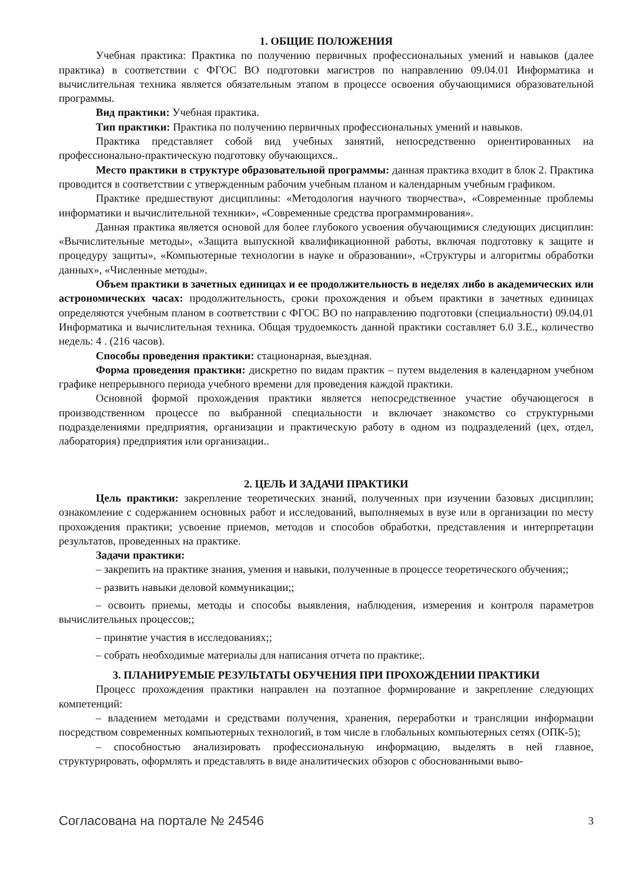1. ОБЩИЕ ПОЛОЖЕНИЯ
Учебная практика: Практика по получению первичных профессиональных умений и навыков (далее практика) в соответствии с ФГОС ВО подготовки магистров по направлению 09.04.01 Информатика и вычислительная техника является обязательным этапом в процессе освоения обучающимися образовательной программы.
Вид практики: Учебная практика.
Тип практики: Практика по получению первичных профессиональных умений и навыков.
Практика представляет собой вид учебных занятий, непосредственно ориентированных на профессионально-практическую подготовку обучающихся..
Место практики в структуре образовательной программы: данная практика входит в блок 2. Практика проводится в соответствии с утвержденным рабочим учебным планом и календарным учебным графиком.
Практике предшествуют дисциплины: «Методология научного творчества», «Современные проблемы информатики и вычислительной техники», «Современные средства программирования».
Данная практика является основой для более глубокого усвоения обучающимися следующих дисциплин: «Вычислительные методы», «Защита выпускной квалификационной работы, включая подготовку к защите и процедуру защиты», «Компьютерные технологии в науке и образовании», «Структуры и алгоритмы обработки данных», «Численные методы».
Объем практики в зачетных единицах и ее продолжительность в неделях либо в академических или астрономических часах: продолжительность, сроки прохождения и объем практики в зачетных единицах определяются учебным планом в соответствии с ФГОС ВО по направлению подготовки (специальности) 09.04.01 Информатика и вычислительная техника. Общая трудоемкость данной практики составляет 6.0 З.Е., количество недель: 4 . (216 часов).
Способы проведения практики: стационарная, выездная.
Форма проведения практики: дискретно по видам практик – путем выделения в календарном учебном графике непрерывного периода учебного времени для проведения каждой практики.
Основной формой прохождения практики является непосредственное участие обучающегося в производственном процессе по выбранной специальности и включает знакомство со структурными подразделениями предприятия, организации и практическую работу в одном из подразделений (цех, отдел, лаборатория) предприятия или организации..
2. ЦЕЛЬ И ЗАДАЧИ ПРАКТИКИ
Цель практики: закрепление теоретических знаний, полученных при изучении базовых дисциплин; ознакомление с содержанием основных работ и исследований, выполняемых в вузе или в организации по месту прохождения практики; усвоение приемов, методов и способов обработки, представления и интерпретации результатов, проведенных на практике.
Задачи практики:
– закрепить на практике знания, умения и навыки, полученные в процессе теоретического обучения;;
– развить навыки деловой коммуникации;;
– освоить приемы, методы и способы выявления, наблюдения, измерения и контроля параметров вычислительных процессов;;
– принятие участия в исследованиях;;
– собрать необходимые материалы для написания отчета по практике;.
3. ПЛАНИРУЕМЫЕ РЕЗУЛЬТАТЫ ОБУЧЕНИЯ ПРИ ПРОХОЖДЕНИИ ПРАКТИКИ
Процесс прохождения практики направлен на поэтапное формирование и закрепление следующих компетенций:
– владением методами и средствами получения, хранения, переработки и трансляции информации посредством современных компьютерных технологий, в том числе в глобальных компьютерных сетях (ОПК-5);
– способностью анализировать профессиональную информацию, выделять в ней главное, структурировать, оформлять и представлять в виде аналитических обзоров с обоснованными выво-
Согласована на портале № 24546 3